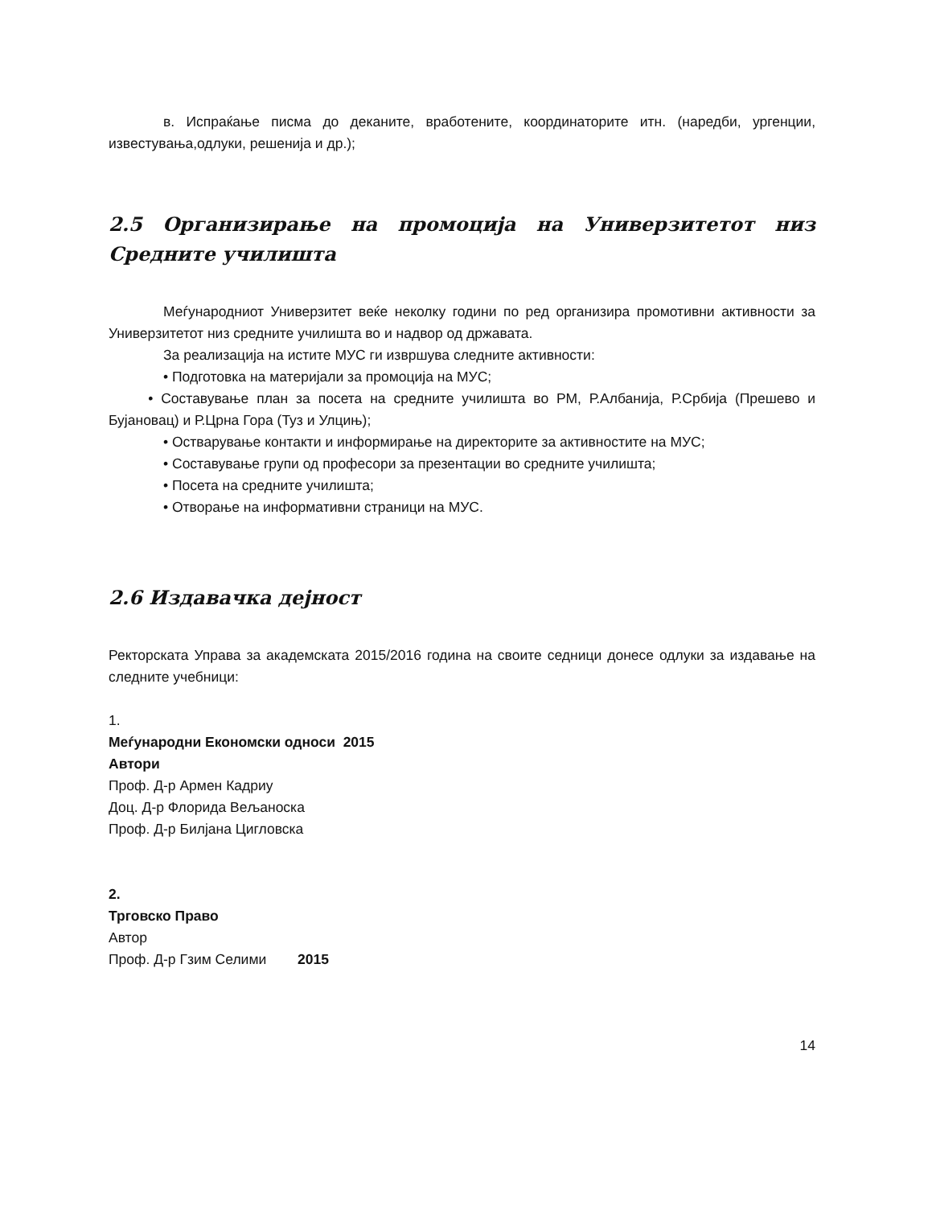в. Испраќање писма до деканите, вработените, координаторите итн. (наредби, ургенции, известувања,одлуки, решенија и др.);
2.5 Организирање на промоција на Универзитетот низ Средните училишта
Меѓународниот Универзитет веќе неколку години по ред организира промотивни активности за Универзитетот низ средните училишта во и надвор од државата.
За реализација на истите МУС ги извршува следните активности:
• Подготовка на материјали за промоција на МУС;
• Составување план за посета на средните училишта во РМ, Р.Албанија, Р.Србија (Прешево и Бујановац) и Р.Црна Гора (Туз и Улцињ);
• Остварување контакти и информирање на директорите за активностите на МУС;
• Составување групи од професори за презентации во средните училишта;
• Посета на средните училишта;
• Отворање на информативни страници на МУС.
2.6 Издавачка дејност
Ректорската Управа за академската 2015/2016 година на своите седници донесе одлуки за издавање на следните учебници:
1.
Меѓународни Економски односи 2015
Автори
Проф. Д-р Армен Кадриу
Доц. Д-р Флорида Вељаноска
Проф. Д-р Билјана Цигловска
2.
Трговско Право
Автор
Проф. Д-р Гзим Селими 2015
14